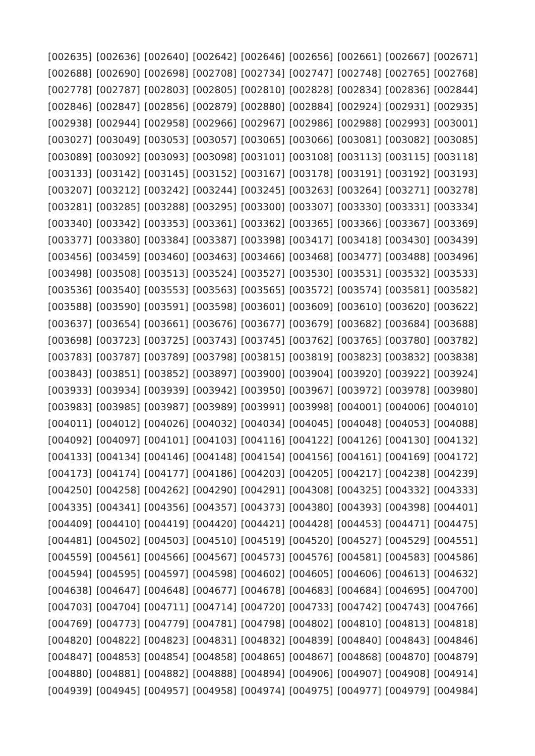[002635] [002636] [002640] [002642] [002646] [002656] [002661] [002667] [002671]
[002688] [002690] [002698] [002708] [002734] [002747] [002748] [002765] [002768]
[002778] [002787] [002803] [002805] [002810] [002828] [002834] [002836] [002844]
[002846] [002847] [002856] [002879] [002880] [002884] [002924] [002931] [002935]
[002938] [002944] [002958] [002966] [002967] [002986] [002988] [002993] [003001]
[003027] [003049] [003053] [003057] [003065] [003066] [003081] [003082] [003085]
[003089] [003092] [003093] [003098] [003101] [003108] [003113] [003115] [003118]
[003133] [003142] [003145] [003152] [003167] [003178] [003191] [003192] [003193]
[003207] [003212] [003242] [003244] [003245] [003263] [003264] [003271] [003278]
[003281] [003285] [003288] [003295] [003300] [003307] [003330] [003331] [003334]
[003340] [003342] [003353] [003361] [003362] [003365] [003366] [003367] [003369]
[003377] [003380] [003384] [003387] [003398] [003417] [003418] [003430] [003439]
[003456] [003459] [003460] [003463] [003466] [003468] [003477] [003488] [003496]
[003498] [003508] [003513] [003524] [003527] [003530] [003531] [003532] [003533]
[003536] [003540] [003553] [003563] [003565] [003572] [003574] [003581] [003582]
[003588] [003590] [003591] [003598] [003601] [003609] [003610] [003620] [003622]
[003637] [003654] [003661] [003676] [003677] [003679] [003682] [003684] [003688]
[003698] [003723] [003725] [003743] [003745] [003762] [003765] [003780] [003782]
[003783] [003787] [003789] [003798] [003815] [003819] [003823] [003832] [003838]
[003843] [003851] [003852] [003897] [003900] [003904] [003920] [003922] [003924]
[003933] [003934] [003939] [003942] [003950] [003967] [003972] [003978] [003980]
[003983] [003985] [003987] [003989] [003991] [003998] [004001] [004006] [004010]
[004011] [004012] [004026] [004032] [004034] [004045] [004048] [004053] [004088]
[004092] [004097] [004101] [004103] [004116] [004122] [004126] [004130] [004132]
[004133] [004134] [004146] [004148] [004154] [004156] [004161] [004169] [004172]
[004173] [004174] [004177] [004186] [004203] [004205] [004217] [004238] [004239]
[004250] [004258] [004262] [004290] [004291] [004308] [004325] [004332] [004333]
[004335] [004341] [004356] [004357] [004373] [004380] [004393] [004398] [004401]
[004409] [004410] [004419] [004420] [004421] [004428] [004453] [004471] [004475]
[004481] [004502] [004503] [004510] [004519] [004520] [004527] [004529] [004551]
[004559] [004561] [004566] [004567] [004573] [004576] [004581] [004583] [004586]
[004594] [004595] [004597] [004598] [004602] [004605] [004606] [004613] [004632]
[004638] [004647] [004648] [004677] [004678] [004683] [004684] [004695] [004700]
[004703] [004704] [004711] [004714] [004720] [004733] [004742] [004743] [004766]
[004769] [004773] [004779] [004781] [004798] [004802] [004810] [004813] [004818]
[004820] [004822] [004823] [004831] [004832] [004839] [004840] [004843] [004846]
[004847] [004853] [004854] [004858] [004865] [004867] [004868] [004870] [004879]
[004880] [004881] [004882] [004888] [004894] [004906] [004907] [004908] [004914]
[004939] [004945] [004957] [004958] [004974] [004975] [004977] [004979] [004984]